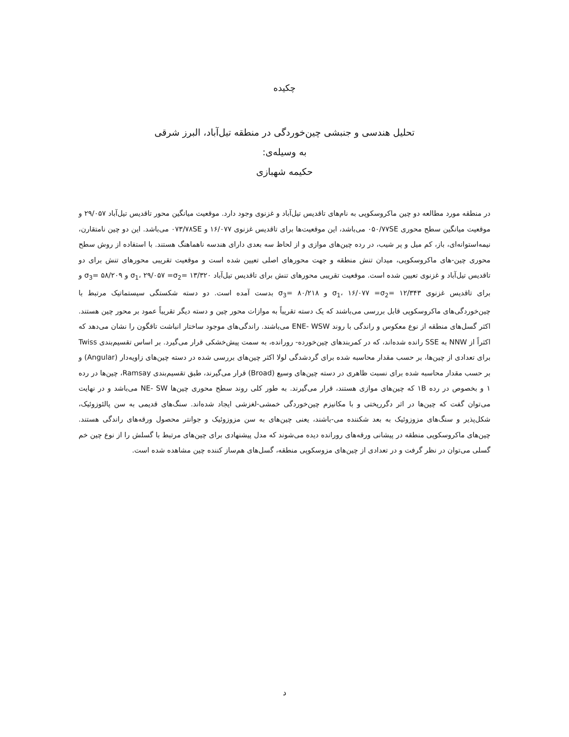چکیده
تحلیل هندسی و جنبشی چین‌خوردگی در منطقه تیل‌آباد، البرز شرقی
به وسیله‌ی:
حکیمه شهبازی
در منطقه مورد مطالعه دو چین ماکروسکوپی به نام‌های تاقدیس تیل‌آباد و غزنوی وجود دارد. موقعیت میانگین محور تاقدیس تیل‌آباد ۲۹/۰۵۷ و موقعیت میانگین سطح محوری ۰۵۰/۷۷SE می‌باشد، این موقعیت‌ها برای تاقدیس غزنوی ۱۶/۰۷۷ و ۰۷۳/۷۸SE می‌باشد. این دو چین نامتقارن، نیمه‌استوانه‌ای، باز، کم میل و پر شیب، در رده چین‌های موازی و از لحاظ سه بعدی دارای هندسه ناهماهنگ هستند. با استفاده از روش سطح محوری چین-های ماکروسکوپی، میدان تنش منطقه و جهت محورهای اصلی تعیین شده است و موقعیت تقریبی محورهای تنش برای دو تاقدیس تیل‌آباد و غزنوی تعیین شده است. موقعیت تقریبی محورهای تنش برای تاقدیس تیل‌آباد ۱۳/۳۲۰ =σ<sub>1</sub>، ۲۹/۰۵۷ =σ<sub>2</sub> و ۵۸/۲۰۹ =σ<sub>3</sub> و برای تاقدیس غزنوی ۱۲/۳۴۳ =σ<sub>1</sub>، ۱۶/۰۷۷ =σ<sub>2</sub> و ۸۰/۲۱۸ =σ<sub>3</sub> بدست آمده است. دو دسته شکستگی سیستماتیک مرتبط با چین‌خوردگی‌های ماکروسکوپی قابل بررسی می‌باشند که یک دسته تقریباً به موازات محور چین و دسته دیگر تقریباً عمود بر محور چین هستند. اکثر گسل‌های منطقه از نوع معکوس و راندگی با روند ENE- WSW می‌باشند. راندگی‌های موجود ساختار انباشت تاقگون را نشان می‌دهد که اکثراً از NNW به SSE رانده شده‌اند، که در کمربندهای چین‌خورده- رورانده، به سمت پیش‌خشکی قرار می‌گیرد. بر اساس تقسیم‌بندی Twiss برای تعدادی از چین‌ها، بر حسب مقدار محاسبه شده برای گردشدگی لولا اکثر چین‌های بررسی شده در دسته چین‌های زاویه‌دار (Angular) و بر حسب مقدار محاسبه شده برای نسبت ظاهری در دسته چین‌های وسیع (Broad) قرار می‌گیرند، طبق تقسیم‌بندی Ramsay، چین‌ها در رده ۱ و بخصوص در رده ۱B که چین‌های موازی هستند، قرار می‌گیرند. به طور کلی روند سطح محوری چین‌ها NE- SW می‌باشد و در نهایت می‌توان گفت که چین‌ها در اثر دگرریختی و با مکانیزم چین‌خوردگی خمشی-لغزشی ایجاد شده‌اند. سنگ‌های قدیمی به سن پالئوزوئیک، شکل‌پذیر و سنگ‌های مزوزوئیک به بعد شکننده می-باشند، یعنی چین‌های به سن مزوزوئیک و جوانتر محصول ورقه‌های راندگی هستند. چین‌های ماکروسکوپی منطقه در پیشانی ورقه‌های رورانده دیده می‌شوند که مدل پیشنهادی برای چین‌های مرتبط با گسلش را از نوع چین خم گسلی می‌توان در نظر گرفت و در تعدادی از چین‌های مزوسکوپی منطقه، گسل‌های هم‌ساز کننده چین مشاهده شده است.
د